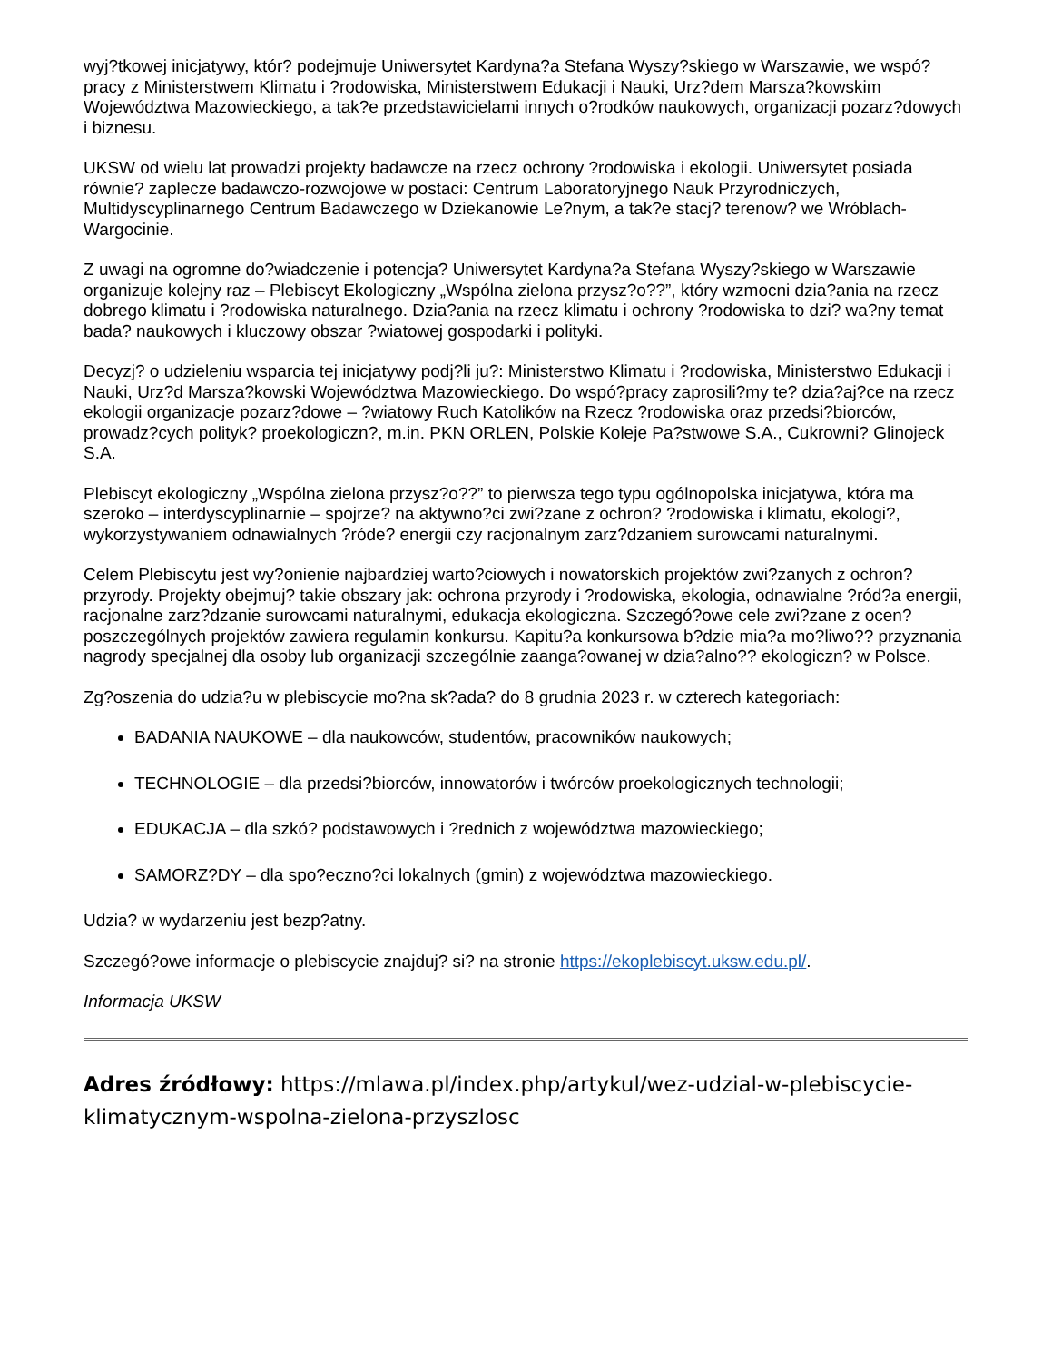wyj?tkowej inicjatywy, któr? podejmuje Uniwersytet Kardyna?a Stefana Wyszy?skiego w Warszawie, we wspó?pracy z Ministerstwem Klimatu i ?rodowiska, Ministerstwem Edukacji i Nauki, Urz?dem Marsza?kowskim Województwa Mazowieckiego, a tak?e przedstawicielami innych o?rodków naukowych, organizacji pozarz?dowych i biznesu.
UKSW od wielu lat prowadzi projekty badawcze na rzecz ochrony ?rodowiska i ekologii. Uniwersytet posiada równie? zaplecze badawczo-rozwojowe w postaci: Centrum Laboratoryjnego Nauk Przyrodniczych, Multidyscyplinarnego Centrum Badawczego w Dziekanowie Le?nym, a tak?e stacj? terenow? we Wróblach-Wargocinie.
Z uwagi na ogromne do?wiadczenie i potencja? Uniwersytet Kardyna?a Stefana Wyszy?skiego w Warszawie organizuje kolejny raz – Plebiscyt Ekologiczny „Wspólna zielona przysz?o??”, który wzmocni dzia?ania na rzecz dobrego klimatu i ?rodowiska naturalnego. Dzia?ania na rzecz klimatu i ochrony ?rodowiska to dzi? wa?ny temat bada? naukowych i kluczowy obszar ?wiatowej gospodarki i polityki.
Decyzj? o udzieleniu wsparcia tej inicjatywy podj?li ju?: Ministerstwo Klimatu i ?rodowiska, Ministerstwo Edukacji i Nauki, Urz?d Marsza?kowski Województwa Mazowieckiego. Do wspó?pracy zaprosili?my te? dzia?aj?ce na rzecz ekologii organizacje pozarz?dowe – ?wiatowy Ruch Katolików na Rzecz ?rodowiska oraz przedsi?biorców, prowadz?cych polityk? proekologiczn?, m.in. PKN ORLEN, Polskie Koleje Pa?stwowe S.A., Cukrowni? Glinojeck S.A.
Plebiscyt ekologiczny „Wspólna zielona przysz?o??” to pierwsza tego typu ogólnopolska inicjatywa, która ma szeroko – interdyscyplinarnie – spojrze? na aktywno?ci zwi?zane z ochron? ?rodowiska i klimatu, ekologi?, wykorzystywaniem odnawialnych ?róde? energii czy racjonalnym zarz?dzaniem surowcami naturalnymi.
Celem Plebiscytu jest wy?onienie najbardziej warto?ciowych i nowatorskich projektów zwi?zanych z ochron? przyrody. Projekty obejmuj? takie obszary jak: ochrona przyrody i ?rodowiska, ekologia, odnawialne ?ród?a energii, racjonalne zarz?dzanie surowcami naturalnymi, edukacja ekologiczna. Szczegó?owe cele zwi?zane z ocen? poszczególnych projektów zawiera regulamin konkursu. Kapitu?a konkursowa b?dzie mia?a mo?liwo?? przyznania nagrody specjalnej dla osoby lub organizacji szczególnie zaanga?owanej w dzia?alno?? ekologiczn? w Polsce.
Zg?oszenia do udzia?u w plebiscycie mo?na sk?ada? do 8 grudnia 2023 r. w czterech kategoriach:
BADANIA NAUKOWE – dla naukowców, studentów, pracowników naukowych;
TECHNOLOGIE – dla przedsi?biorców, innowatorów i twórców proekologicznych technologii;
EDUKACJA – dla szkó? podstawowych i ?rednich z województwa mazowieckiego;
SAMORZ?DY – dla spo?eczno?ci lokalnych (gmin) z województwa mazowieckiego.
Udzia? w wydarzeniu jest bezp?atny.
Szczegó?owe informacje o plebiscycie znajduj? si? na stronie https://ekoplebiscyt.uksw.edu.pl/.
Informacja UKSW
Adres źródłowy: https://mlawa.pl/index.php/artykul/wez-udzial-w-plebiscycie-klimatycznym-wspolna-zielona-przyszlosc